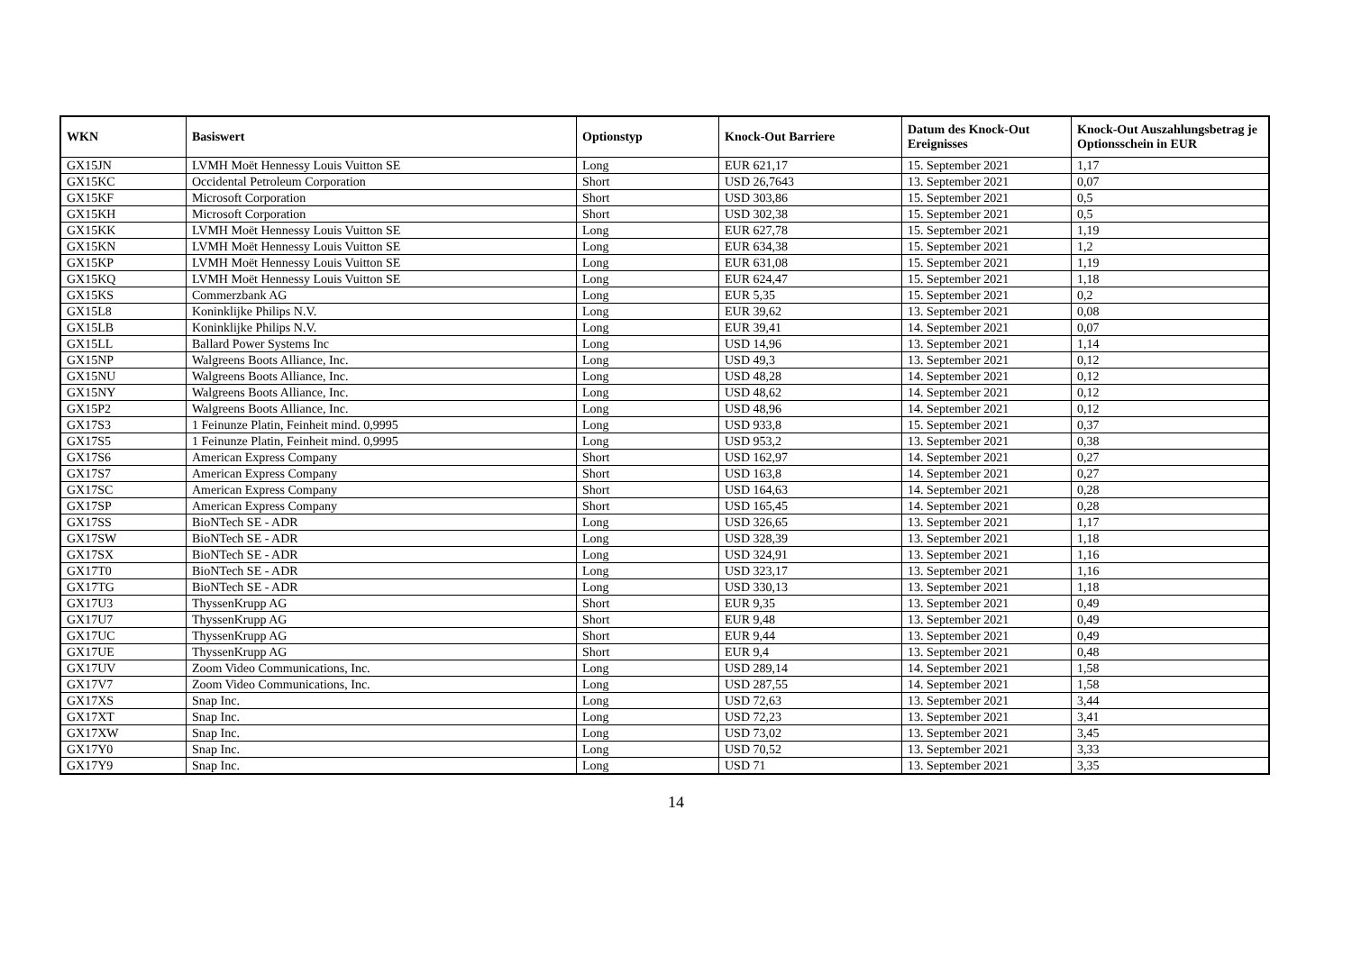| WKN | Basiswert | Optionstyp | Knock-Out Barriere | Datum des Knock-Out Ereignisses | Knock-Out Auszahlungsbetrag je Optionsschein in EUR |
| --- | --- | --- | --- | --- | --- |
| GX15JN | LVMH Moët Hennessy Louis Vuitton SE | Long | EUR 621,17 | 15. September 2021 | 1,17 |
| GX15KC | Occidental Petroleum Corporation | Short | USD 26,7643 | 13. September 2021 | 0,07 |
| GX15KF | Microsoft Corporation | Short | USD 303,86 | 15. September 2021 | 0,5 |
| GX15KH | Microsoft Corporation | Short | USD 302,38 | 15. September 2021 | 0,5 |
| GX15KK | LVMH Moët Hennessy Louis Vuitton SE | Long | EUR 627,78 | 15. September 2021 | 1,19 |
| GX15KN | LVMH Moët Hennessy Louis Vuitton SE | Long | EUR 634,38 | 15. September 2021 | 1,2 |
| GX15KP | LVMH Moët Hennessy Louis Vuitton SE | Long | EUR 631,08 | 15. September 2021 | 1,19 |
| GX15KQ | LVMH Moët Hennessy Louis Vuitton SE | Long | EUR 624,47 | 15. September 2021 | 1,18 |
| GX15KS | Commerzbank AG | Long | EUR 5,35 | 15. September 2021 | 0,2 |
| GX15L8 | Koninklijke Philips N.V. | Long | EUR 39,62 | 13. September 2021 | 0,08 |
| GX15LB | Koninklijke Philips N.V. | Long | EUR 39,41 | 14. September 2021 | 0,07 |
| GX15LL | Ballard Power Systems Inc | Long | USD 14,96 | 13. September 2021 | 1,14 |
| GX15NP | Walgreens Boots Alliance, Inc. | Long | USD 49,3 | 13. September 2021 | 0,12 |
| GX15NU | Walgreens Boots Alliance, Inc. | Long | USD 48,28 | 14. September 2021 | 0,12 |
| GX15NY | Walgreens Boots Alliance, Inc. | Long | USD 48,62 | 14. September 2021 | 0,12 |
| GX15P2 | Walgreens Boots Alliance, Inc. | Long | USD 48,96 | 14. September 2021 | 0,12 |
| GX17S3 | 1 Feinunze Platin, Feinheit mind. 0,9995 | Long | USD 933,8 | 15. September 2021 | 0,37 |
| GX17S5 | 1 Feinunze Platin, Feinheit mind. 0,9995 | Long | USD 953,2 | 13. September 2021 | 0,38 |
| GX17S6 | American Express Company | Short | USD 162,97 | 14. September 2021 | 0,27 |
| GX17S7 | American Express Company | Short | USD 163,8 | 14. September 2021 | 0,27 |
| GX17SC | American Express Company | Short | USD 164,63 | 14. September 2021 | 0,28 |
| GX17SP | American Express Company | Short | USD 165,45 | 14. September 2021 | 0,28 |
| GX17SS | BioNTech SE - ADR | Long | USD 326,65 | 13. September 2021 | 1,17 |
| GX17SW | BioNTech SE - ADR | Long | USD 328,39 | 13. September 2021 | 1,18 |
| GX17SX | BioNTech SE - ADR | Long | USD 324,91 | 13. September 2021 | 1,16 |
| GX17T0 | BioNTech SE - ADR | Long | USD 323,17 | 13. September 2021 | 1,16 |
| GX17TG | BioNTech SE - ADR | Long | USD 330,13 | 13. September 2021 | 1,18 |
| GX17U3 | ThyssenKrupp AG | Short | EUR 9,35 | 13. September 2021 | 0,49 |
| GX17U7 | ThyssenKrupp AG | Short | EUR 9,48 | 13. September 2021 | 0,49 |
| GX17UC | ThyssenKrupp AG | Short | EUR 9,44 | 13. September 2021 | 0,49 |
| GX17UE | ThyssenKrupp AG | Short | EUR 9,4 | 13. September 2021 | 0,48 |
| GX17UV | Zoom Video Communications, Inc. | Long | USD 289,14 | 14. September 2021 | 1,58 |
| GX17V7 | Zoom Video Communications, Inc. | Long | USD 287,55 | 14. September 2021 | 1,58 |
| GX17XS | Snap Inc. | Long | USD 72,63 | 13. September 2021 | 3,44 |
| GX17XT | Snap Inc. | Long | USD 72,23 | 13. September 2021 | 3,41 |
| GX17XW | Snap Inc. | Long | USD 73,02 | 13. September 2021 | 3,45 |
| GX17Y0 | Snap Inc. | Long | USD 70,52 | 13. September 2021 | 3,33 |
| GX17Y9 | Snap Inc. | Long | USD 71 | 13. September 2021 | 3,35 |
14